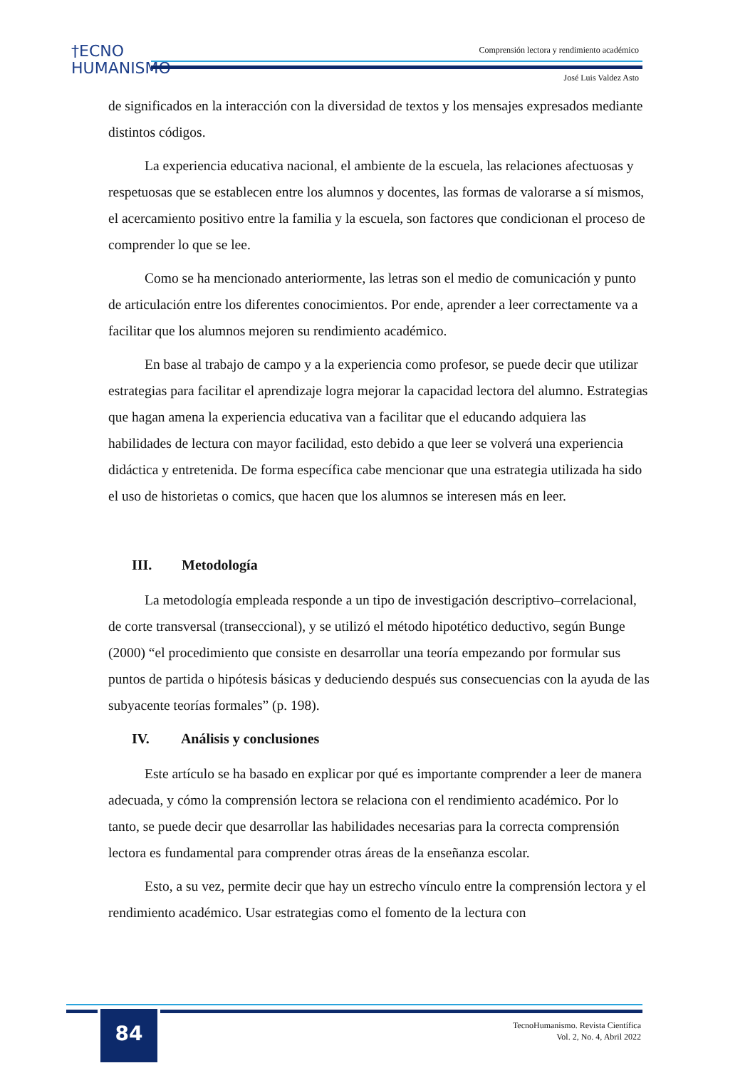†ECNO
HUMANISMO
Comprensión lectora y rendimiento académico
José Luis Valdez Asto
de significados en la interacción con la diversidad de textos y los mensajes expresados mediante distintos códigos.
La experiencia educativa nacional, el ambiente de la escuela, las relaciones afectuosas y respetuosas que se establecen entre los alumnos y docentes, las formas de valorarse a sí mismos, el acercamiento positivo entre la familia y la escuela, son factores que condicionan el proceso de comprender lo que se lee.
Como se ha mencionado anteriormente, las letras son el medio de comunicación y punto de articulación entre los diferentes conocimientos. Por ende, aprender a leer correctamente va a facilitar que los alumnos mejoren su rendimiento académico.
En base al trabajo de campo y a la experiencia como profesor, se puede decir que utilizar estrategias para facilitar el aprendizaje logra mejorar la capacidad lectora del alumno. Estrategias que hagan amena la experiencia educativa van a facilitar que el educando adquiera las habilidades de lectura con mayor facilidad, esto debido a que leer se volverá una experiencia didáctica y entretenida. De forma específica cabe mencionar que una estrategia utilizada ha sido el uso de historietas o comics, que hacen que los alumnos se interesen más en leer.
III. Metodología
La metodología empleada responde a un tipo de investigación descriptivo–correlacional, de corte transversal (transeccional), y se utilizó el método hipotético deductivo, según Bunge (2000) “el procedimiento que consiste en desarrollar una teoría empezando por formular sus puntos de partida o hipótesis básicas y deduciendo después sus consecuencias con la ayuda de las subyacente teorías formales” (p. 198).
IV. Análisis y conclusiones
Este artículo se ha basado en explicar por qué es importante comprender a leer de manera adecuada, y cómo la comprensión lectora se relaciona con el rendimiento académico. Por lo tanto, se puede decir que desarrollar las habilidades necesarias para la correcta comprensión lectora es fundamental para comprender otras áreas de la enseñanza escolar.
Esto, a su vez, permite decir que hay un estrecho vínculo entre la comprensión lectora y el rendimiento académico. Usar estrategias como el fomento de la lectura con
84
TecnoHumanismo. Revista Científica
Vol. 2, No. 4, Abril 2022